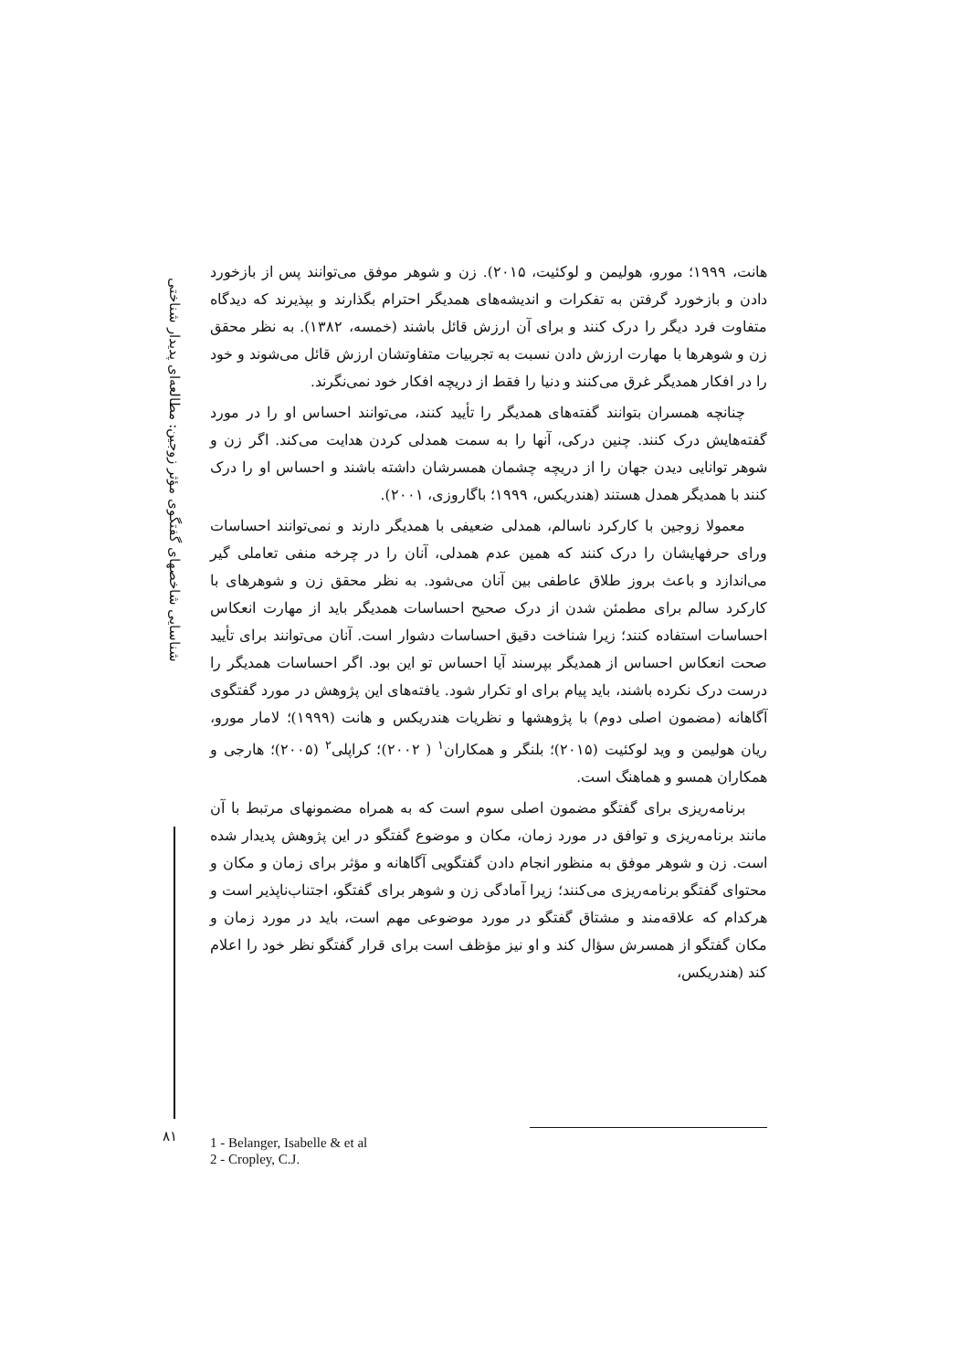شناسایی شاخصهای گفتگوی مؤثر زوجین: مطالعه‌ای پدیدار شناختی
هانت، ۱۹۹۹؛ مورو، هولیمن و لوکئیت، ۲۰۱۵). زن و شوهر موفق می‌توانند پس از بازخورد دادن و بازخورد گرفتن به تفکرات و اندیشه‌های همدیگر احترام بگذارند و بپذیرند که دیدگاه متفاوت فرد دیگر را درک کنند و برای آن ارزش قائل باشند (خمسه، ۱۳۸۲). به نظر محقق زن و شوهرها با مهارت ارزش دادن نسبت به تجربیات متفاوتشان ارزش قائل می‌شوند و خود را در افکار همدیگر غرق می‌کنند و دنیا را فقط از دریچه افکار خود نمی‌نگرند.
چنانچه همسران بتوانند گفته‌های همدیگر را تأیید کنند، می‌توانند احساس او را در مورد گفته‌هایش درک کنند. چنین درکی، آنها را به سمت همدلی کردن هدایت می‌کند. اگر زن و شوهر توانایی دیدن جهان را از دریچه چشمان همسرشان داشته باشند و احساس او را درک کنند با همدیگر همدل هستند (هندریکس، ۱۹۹۹؛ باگاروزی، ۲۰۰۱).
معمولا زوجین با کارکرد ناسالم، همدلی ضعیفی با همدیگر دارند و نمی‌توانند احساسات ورای حرفهایشان را درک کنند که همین عدم همدلی، آنان را در چرخه منفی تعاملی گیر می‌اندازد و باعث بروز طلاق عاطفی بین آنان می‌شود. به نظر محقق زن و شوهرهای با کارکرد سالم برای مطمئن شدن از درک صحیح احساسات همدیگر باید از مهارت انعکاس احساسات استفاده کنند؛ زیرا شناخت دقیق احساسات دشوار است. آنان می‌توانند برای تأیید صحت انعکاس احساس از همدیگر بپرسند آیا احساس تو این بود. اگر احساسات همدیگر را درست درک نکرده باشند، باید پیام برای او تکرار شود. یافته‌های این پژوهش در مورد گفتگوی آگاهانه (مضمون اصلی دوم) با پژوهشها و نظریات هندریکس و هانت (۱۹۹۹)؛ لامار مورو، ریان هولیمن و وید لوکئیت (۲۰۱۵)؛ بلنگر و همکاران<sup>۱</sup> ( ۲۰۰۲)؛ کراپلی<sup>۲</sup> (۲۰۰۵)؛ هارجی و همکاران همسو و هماهنگ است.
برنامه‌ریزی برای گفتگو مضمون اصلی سوم است که به همراه مضمونهای مرتبط با آن مانند برنامه‌ریزی و توافق در مورد زمان، مکان و موضوع گفتگو در این پژوهش پدیدار شده است. زن و شوهر موفق به منظور انجام دادن گفتگویی آگاهانه و مؤثر برای زمان و مکان و محتوای گفتگو برنامه‌ریزی می‌کنند؛ زیرا آمادگی زن و شوهر برای گفتگو، اجتناب‌ناپذیر است و هرکدام که علاقه‌مند و مشتاق گفتگو در مورد موضوعی مهم است، باید در مورد زمان و مکان گفتگو از همسرش سؤال کند و او نیز مؤظف است برای قرار گفتگو نظر خود را اعلام کند (هندریکس،
۸۱
1 - Belanger, Isabelle & et al
2 - Cropley, C.J.